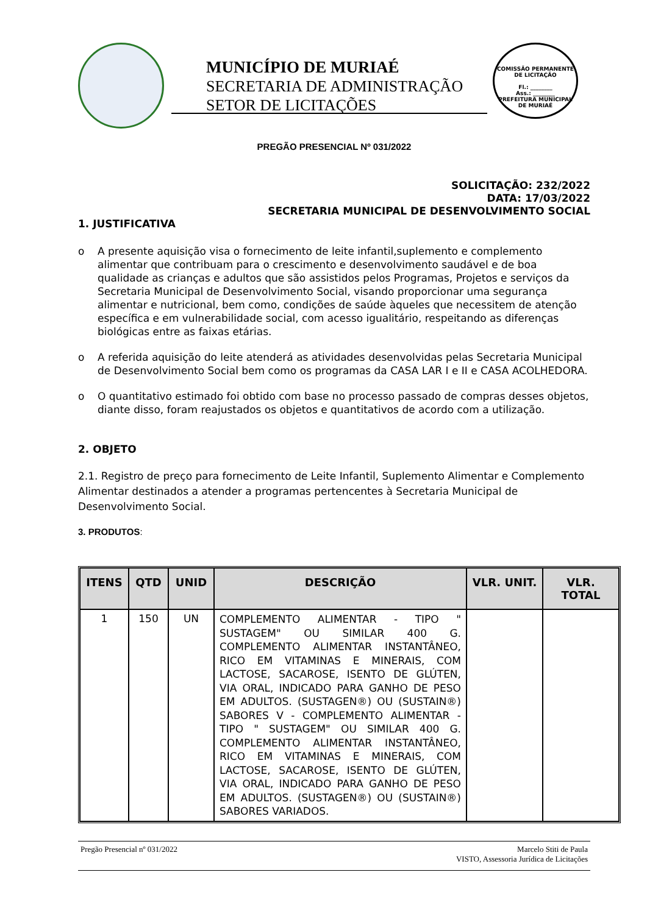MUNICÍPIO DE MURIAÉ
SECRETARIA DE ADMINISTRAÇÃO
SETOR DE LICITAÇÕES
COMISSÃO PERMANENTE DE LICITAÇÃO
Fl.: ________
Ass.: ________
PREFEITURA MUNICIPAL DE MURIAÉ
PREGÃO PRESENCIAL Nº 031/2022
SOLICITAÇÃO: 232/2022
DATA: 17/03/2022
SECRETARIA MUNICIPAL DE DESENVOLVIMENTO SOCIAL
1. JUSTIFICATIVA
o A presente aquisição visa o fornecimento de leite infantil,suplemento e complemento alimentar que contribuam para o crescimento e desenvolvimento saudável e de boa qualidade as crianças e adultos que são assistidos pelos Programas, Projetos e serviços da Secretaria Municipal de Desenvolvimento Social, visando proporcionar uma segurança alimentar e nutricional, bem como, condições de saúde àqueles que necessitem de atenção específica e em vulnerabilidade social, com acesso igualitário, respeitando as diferenças biológicas entre as faixas etárias.
o A referida aquisição do leite atenderá as atividades desenvolvidas pelas Secretaria Municipal de Desenvolvimento Social bem como os programas da CASA LAR I e II e CASA ACOLHEDORA.
o O quantitativo estimado foi obtido com base no processo passado de compras desses objetos, diante disso, foram reajustados os objetos e quantitativos de acordo com a utilização.
2. OBJETO
2.1. Registro de preço para fornecimento de Leite Infantil, Suplemento Alimentar e Complemento Alimentar destinados a atender a programas pertencentes à Secretaria Municipal de Desenvolvimento Social.
3. PRODUTOS:
| ITENS | QTD | UNID | DESCRIÇÃO | VLR. UNIT. | VLR. TOTAL |
| --- | --- | --- | --- | --- | --- |
| 1 | 150 | UN | COMPLEMENTO ALIMENTAR - TIPO " SUSTAGEM" OU SIMILAR 400 G. COMPLEMENTO ALIMENTAR INSTANTÂNEO, RICO EM VITAMINAS E MINERAIS, COM LACTOSE, SACAROSE, ISENTO DE GLÚTEN, VIA ORAL, INDICADO PARA GANHO DE PESO EM ADULTOS. (SUSTAGEN®) OU (SUSTAIN®) SABORES V - COMPLEMENTO ALIMENTAR - TIPO " SUSTAGEM" OU SIMILAR 400 G. COMPLEMENTO ALIMENTAR INSTANTÂNEO, RICO EM VITAMINAS E MINERAIS, COM LACTOSE, SACAROSE, ISENTO DE GLÚTEN, VIA ORAL, INDICADO PARA GANHO DE PESO EM ADULTOS. (SUSTAGEN®) OU (SUSTAIN®) SABORES VARIADOS. | | |
Pregão Presencial nº 031/2022 Marcelo Stiti de Paula
VISTO, Assessoria Jurídica de Licitações